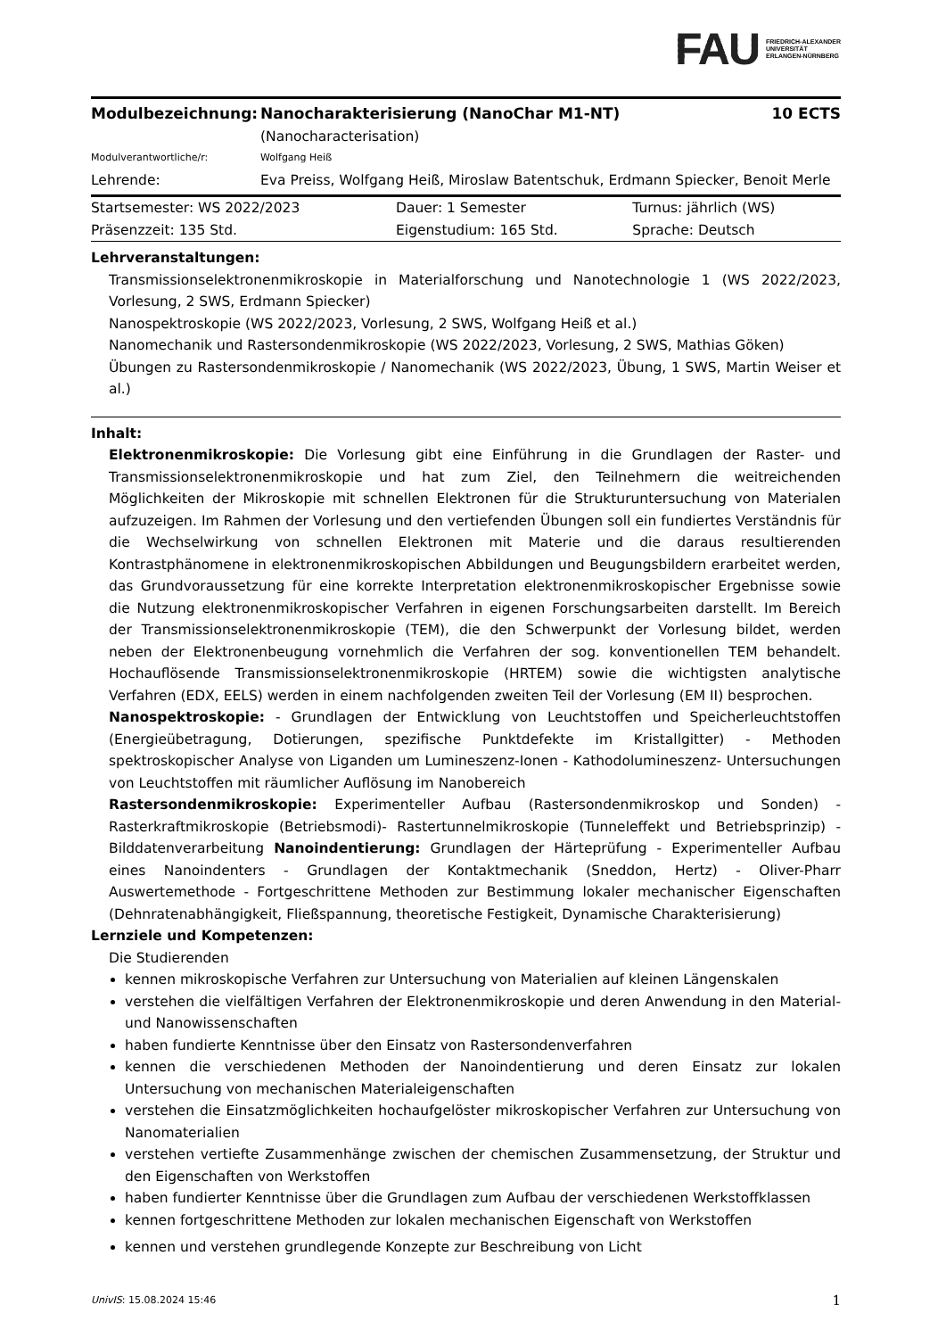FAU
FRIEDRICH-ALEXANDER
UNIVERSITÄT
ERLANGEN-NÜRNBERG
| Modulbezeichnung: | Nanocharakterisierung (NanoChar M1-NT) (Nanocharacterisation) | 10 ECTS |
| Modulverantwortliche/r: | Wolfgang Heiß | |
| Lehrende: | Eva Preiss, Wolfgang Heiß, Miroslaw Batentschuk, Erdmann Spiecker, Benoit Merle | |
| Startsemester: WS 2022/2023 | Dauer: 1 Semester | Turnus: jährlich (WS) |
| Präsenzzeit: 135 Std. | Eigenstudium: 165 Std. | Sprache: Deutsch |
Lehrveranstaltungen:
Transmissionselektronenmikroskopie in Materialforschung und Nanotechnologie 1 (WS 2022/2023, Vorlesung, 2 SWS, Erdmann Spiecker)
Nanospektroskopie (WS 2022/2023, Vorlesung, 2 SWS, Wolfgang Heiß et al.)
Nanomechanik und Rastersondenmikroskopie (WS 2022/2023, Vorlesung, 2 SWS, Mathias Göken)
Übungen zu Rastersondenmikroskopie / Nanomechanik (WS 2022/2023, Übung, 1 SWS, Martin Weiser et al.)
Inhalt:
Elektronenmikroskopie: Die Vorlesung gibt eine Einführung in die Grundlagen der Raster- und Transmissionselektronenmikroskopie und hat zum Ziel, den Teilnehmern die weitreichenden Möglichkeiten der Mikroskopie mit schnellen Elektronen für die Strukturuntersuchung von Materialen aufzuzeigen. Im Rahmen der Vorlesung und den vertiefenden Übungen soll ein fundiertes Verständnis für die Wechselwirkung von schnellen Elektronen mit Materie und die daraus resultierenden Kontrastphänomene in elektronenmikroskopischen Abbildungen und Beugungsbildern erarbeitet werden, das Grundvoraussetzung für eine korrekte Interpretation elektronenmikroskopischer Ergebnisse sowie die Nutzung elektronenmikroskopischer Verfahren in eigenen Forschungsarbeiten darstellt. Im Bereich der Transmissionselektronenmikroskopie (TEM), die den Schwerpunkt der Vorlesung bildet, werden neben der Elektronenbeugung vornehmlich die Verfahren der sog. konventionellen TEM behandelt. Hochauflösende Transmissionselektronenmikroskopie (HRTEM) sowie die wichtigsten analytische Verfahren (EDX, EELS) werden in einem nachfolgenden zweiten Teil der Vorlesung (EM II) besprochen.
Nanospektroskopie: - Grundlagen der Entwicklung von Leuchtstoffen und Speicherleuchtstoffen (Energieübetragung, Dotierungen, spezifische Punktdefekte im Kristallgitter) - Methoden spektroskopischer Analyse von Liganden um Lumineszenz-Ionen - Kathodolumineszenz- Untersuchungen von Leuchtstoffen mit räumlicher Auflösung im Nanobereich
Rastersondenmikroskopie: Experimenteller Aufbau (Rastersondenmikroskop und Sonden) - Rasterkraftmikroskopie (Betriebsmodi)- Rastertunnelmikroskopie (Tunneleffekt und Betriebsprinzip) - Bilddatenverarbeitung Nanoindentierung: Grundlagen der Härteprüfung - Experimenteller Aufbau eines Nanoindenters - Grundlagen der Kontaktmechanik (Sneddon, Hertz) - Oliver-Pharr Auswertemethode - Fortgeschrittene Methoden zur Bestimmung lokaler mechanischer Eigenschaften (Dehnratenabhängigkeit, Fließspannung, theoretische Festigkeit, Dynamische Charakterisierung)
Lernziele und Kompetenzen:
Die Studierenden
kennen mikroskopische Verfahren zur Untersuchung von Materialien auf kleinen Längenskalen
verstehen die vielfältigen Verfahren der Elektronenmikroskopie und deren Anwendung in den Material- und Nanowissenschaften
haben fundierte Kenntnisse über den Einsatz von Rastersondenverfahren
kennen die verschiedenen Methoden der Nanoindentierung und deren Einsatz zur lokalen Untersuchung von mechanischen Materialeigenschaften
verstehen die Einsatzmöglichkeiten hochaufgelöster mikroskopischer Verfahren zur Untersuchung von Nanomaterialien
verstehen vertiefte Zusammenhänge zwischen der chemischen Zusammensetzung, der Struktur und den Eigenschaften von Werkstoffen
haben fundierter Kenntnisse über die Grundlagen zum Aufbau der verschiedenen Werkstoffklassen
kennen fortgeschrittene Methoden zur lokalen mechanischen Eigenschaft von Werkstoffen
kennen und verstehen grundlegende Konzepte zur Beschreibung von Licht
UnivIS: 15.08.2024 15:46 1